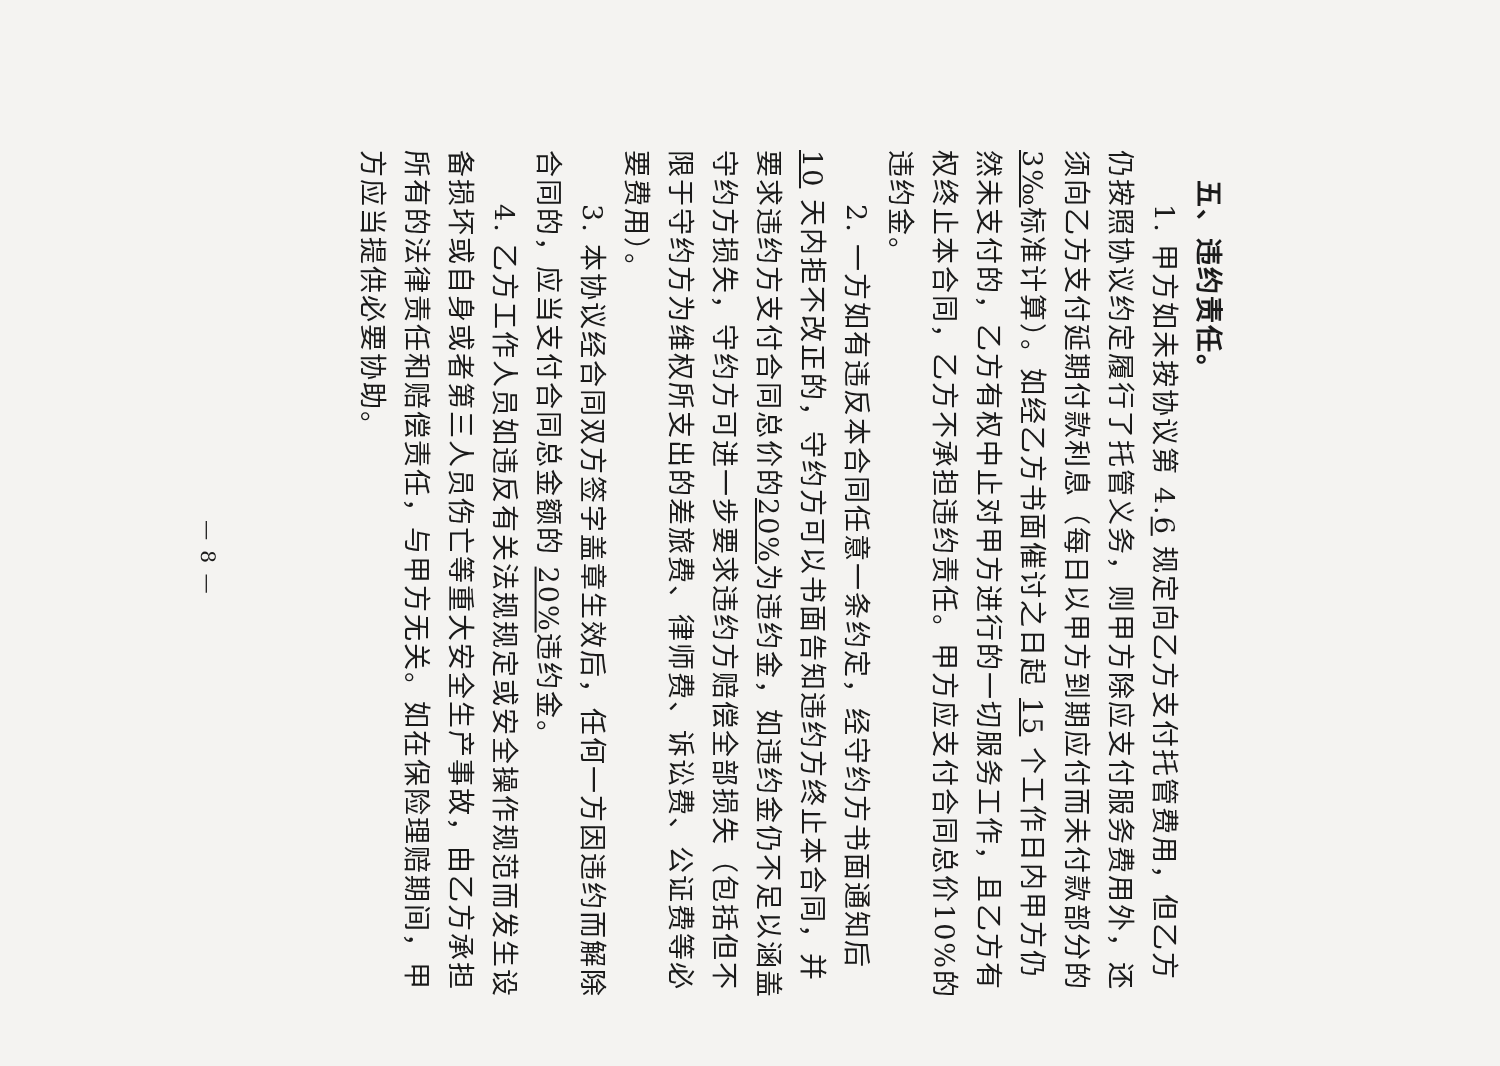五、违约责任。
1. 甲方如未按协议第 4.6 规定向乙方支付托管费用，但乙方仍按照协议约定履行了托管义务，则甲方除应支付服务费用外，还须向乙方支付延期付款利息（每日以甲方到期应付而未付款部分的 3‰标准计算）。如经乙方书面催讨之日起 15 个工作日内甲方仍然未支付的，乙方有权中止对甲方进行的一切服务工作，且乙方有权终止本合同，乙方不承担违约责任。甲方应支付合同总价10%的违约金。
2. 一方如有违反本合同任意一条约定，经守约方书面通知后 10 天内拒不改正的，守约方可以书面告知违约方终止本合同，并要求违约方支付合同总价的20% 为违约金，如违约金仍不足以涵盖守约方损失，守约方可进一步要求违约方赔偿全部损失（包括但不限于守约方为维权所支出的差旅费、律师费、诉讼费、公证费等必要费用）。
3. 本协议经合同双方签字盖章生效后，任何一方因违约而解除合同的，应当支付合同总金额的 20% 违约金。
4. 乙方工作人员如违反有关法规规定或安全操作规范而发生设备损坏或自身或者第三人员伤亡等重大安全生产事故，由乙方承担所有的法律责任和赔偿责任，与甲方无关。如在保险理赔期间，甲方应当提供必要协助。
— 8 —